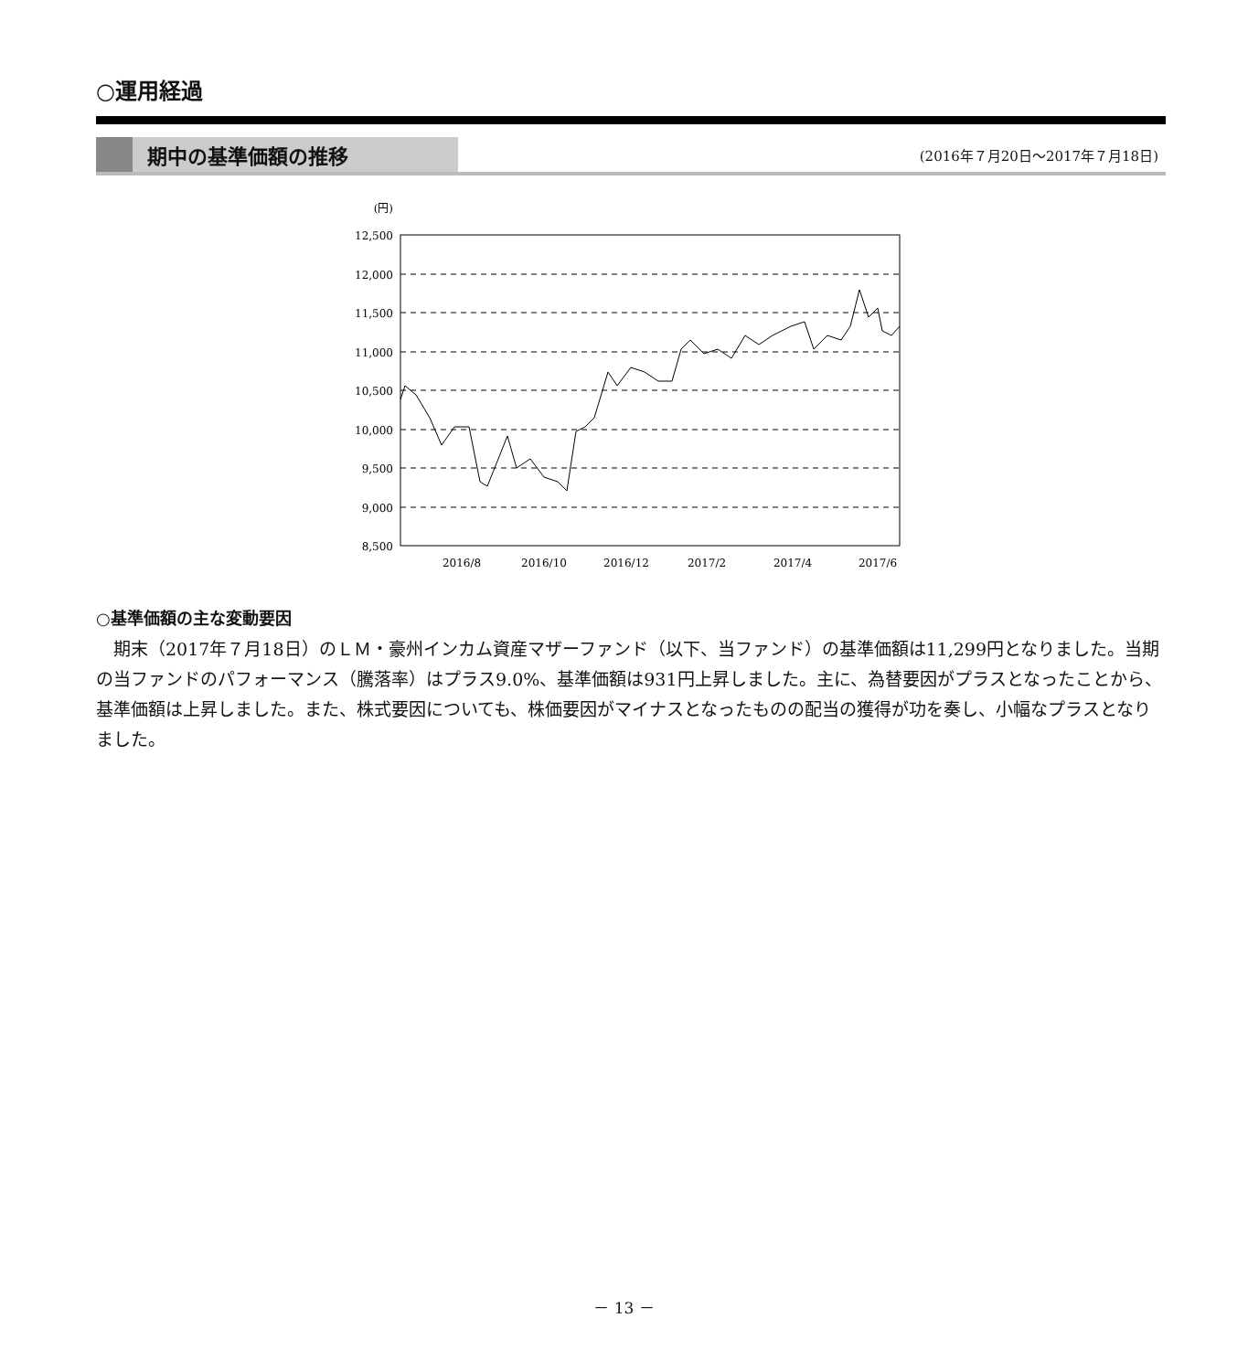○運用経過
期中の基準価額の推移
(2016年７月20日～2017年７月18日)
(円)
12,500
12,000
11,500
11,000
10,500
10,000
9,500
9,000
8,500
2016/8
2016/10
2016/12
2017/2
2017/4
2017/6
○基準価額の主な変動要因
期末（2017年７月18日）のＬＭ・豪州インカム資産マザーファンド（以下、当ファンド）の基準価額は11,299円となりました。当期の当ファンドのパフォーマンス（騰落率）はプラス9.0%、基準価額は931円上昇しました。主に、為替要因がプラスとなったことから、基準価額は上昇しました。また、株式要因についても、株価要因がマイナスとなったものの配当の獲得が功を奏し、小幅なプラスとなりました。
－ 13 －